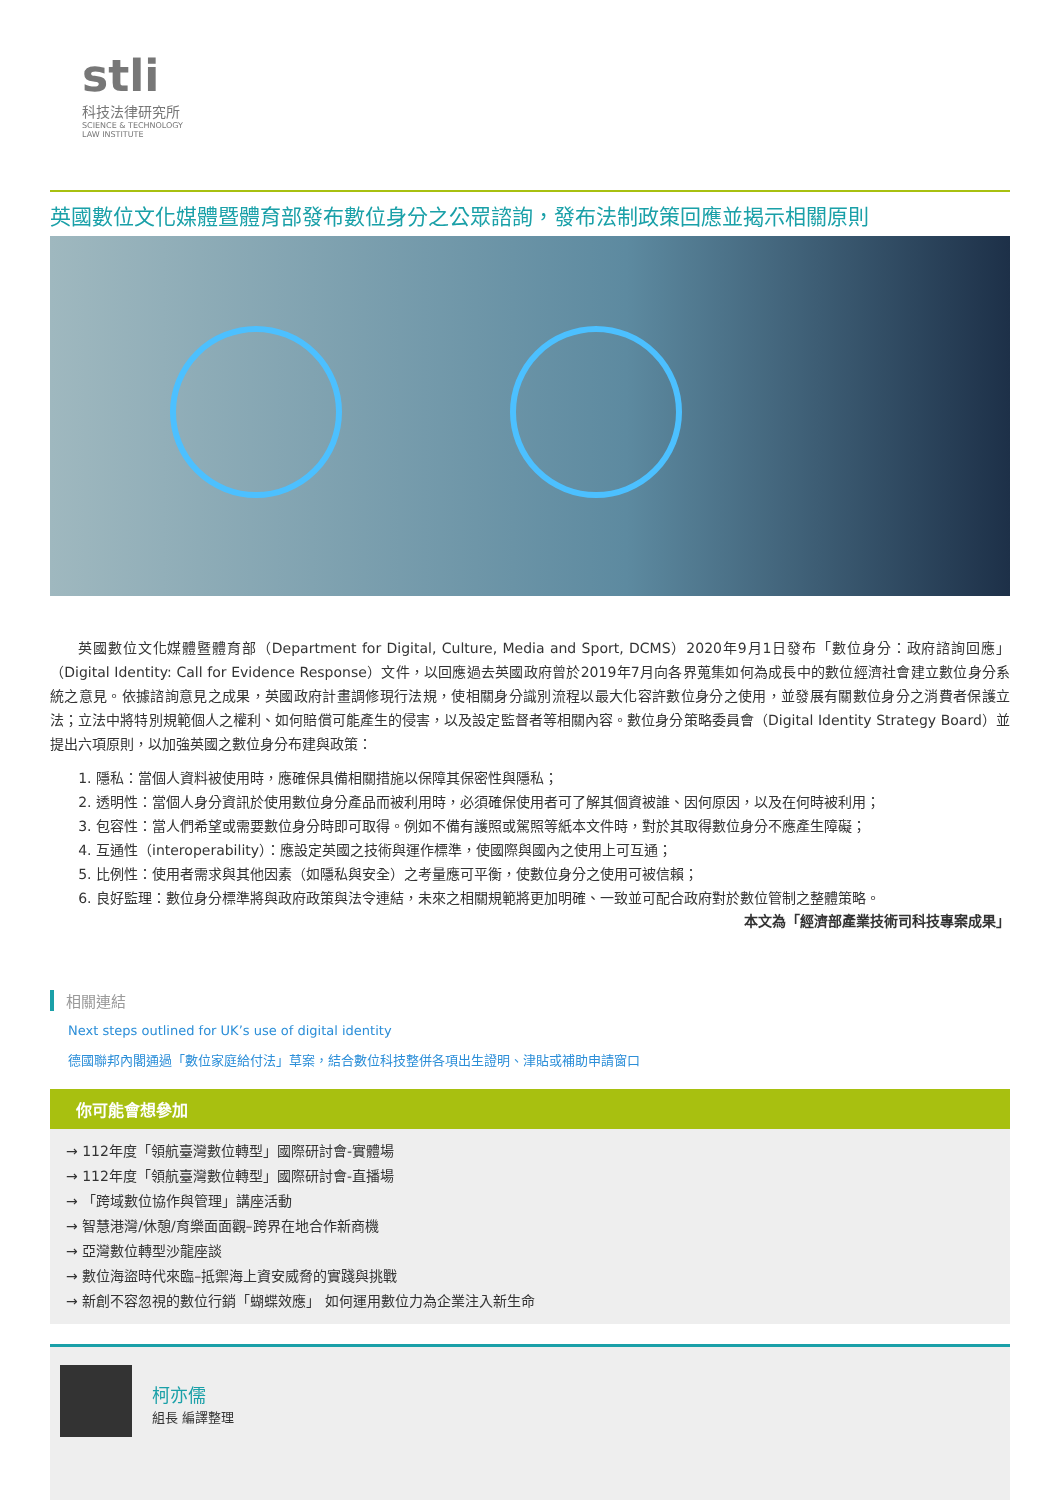stli
科技法律研究所
SCIENCE & TECHNOLOGY
LAW INSTITUTE
英國數位文化媒體暨體育部發布數位身分之公眾諮詢，發布法制政策回應並揭示相關原則
英國數位文化媒體暨體育部（Department for Digital, Culture, Media and Sport, DCMS）2020年9月1日發布「數位身分：政府諮詢回應」（Digital Identity: Call for Evidence Response）文件，以回應過去英國政府曾於2019年7月向各界蒐集如何為成長中的數位經濟社會建立數位身分系統之意見。依據諮詢意見之成果，英國政府計畫調修現行法規，使相關身分識別流程以最大化容許數位身分之使用，並發展有關數位身分之消費者保護立法；立法中將特別規範個人之權利、如何賠償可能產生的侵害，以及設定監督者等相關內容。數位身分策略委員會（Digital Identity Strategy Board）並提出六項原則，以加強英國之數位身分布建與政策：
1. 隱私：當個人資料被使用時，應確保具備相關措施以保障其保密性與隱私；
2. 透明性：當個人身分資訊於使用數位身分產品而被利用時，必須確保使用者可了解其個資被誰、因何原因，以及在何時被利用；
3. 包容性：當人們希望或需要數位身分時即可取得。例如不備有護照或駕照等紙本文件時，對於其取得數位身分不應產生障礙；
4. 互通性（interoperability）：應設定英國之技術與運作標準，使國際與國內之使用上可互通；
5. 比例性：使用者需求與其他因素（如隱私與安全）之考量應可平衡，使數位身分之使用可被信賴；
6. 良好監理：數位身分標準將與政府政策與法令連結，未來之相關規範將更加明確、一致並可配合政府對於數位管制之整體策略。
本文為「經濟部產業技術司科技專案成果」
相關連結
Next steps outlined for UK’s use of digital identity
德國聯邦內閣通過「數位家庭給付法」草案，結合數位科技整併各項出生證明、津貼或補助申請窗口
你可能會想參加
→ 112年度「領航臺灣數位轉型」國際研討會-實體場
→ 112年度「領航臺灣數位轉型」國際研討會-直播場
→ 「跨域數位協作與管理」講座活動
→ 智慧港灣/休憩/育樂面面觀–跨界在地合作新商機
→ 亞灣數位轉型沙龍座談
→ 數位海盜時代來臨–抵禦海上資安威脅的實踐與挑戰
→ 新創不容忽視的數位行銷「蝴蝶效應」 如何運用數位力為企業注入新生命
柯亦儒
組長 編譯整理